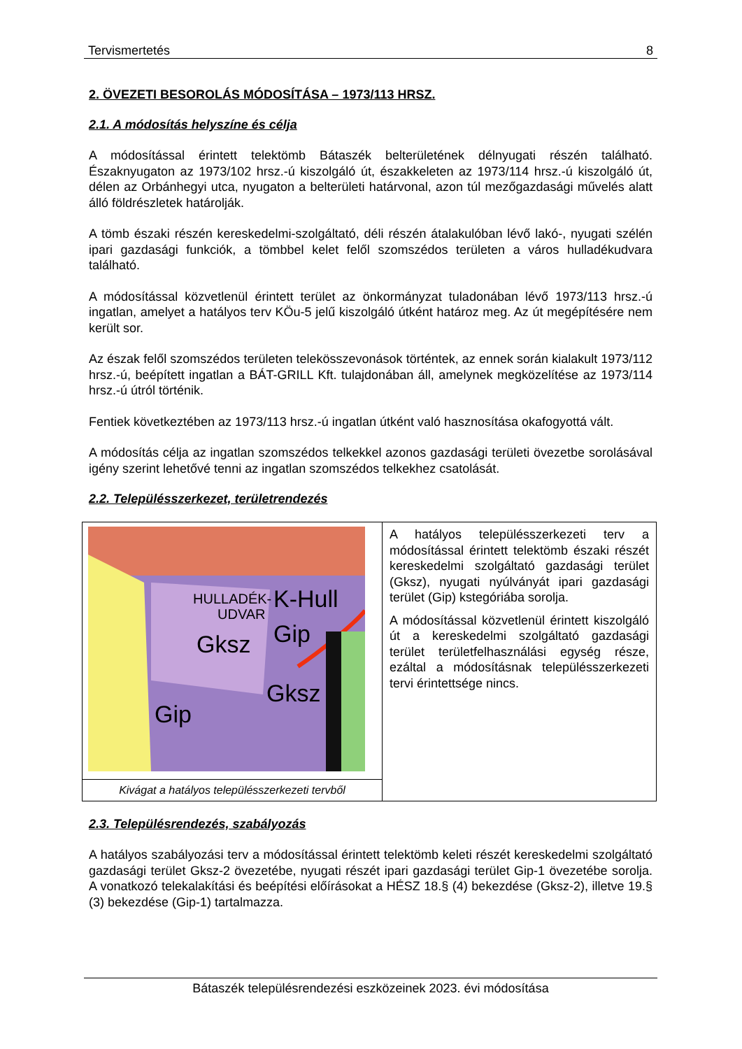Tervismertetés 8
2. ÖVEZETI BESOROLÁS MÓDOSÍTÁSA – 1973/113 HRSZ.
2.1. A módosítás helyszíne és célja
A módosítással érintett telektömb Bátaszék belterületének délnyugati részén található. Északnyugaton az 1973/102 hrsz.-ú kiszolgáló út, északkeleten az 1973/114 hrsz.-ú kiszolgáló út, délen az Orbánhegyi utca, nyugaton a belterületi határvonal, azon túl mezőgazdasági művelés alatt álló földrészletek határolják.
A tömb északi részén kereskedelmi-szolgáltató, déli részén átalakulóban lévő lakó-, nyugati szélén ipari gazdasági funkciók, a tömbbel kelet felől szomszédos területen a város hulladékudvara található.
A módosítással közvetlenül érintett terület az önkormányzat tuladonában lévő 1973/113 hrsz.-ú ingatlan, amelyet a hatályos terv KÖu-5 jelű kiszolgáló útként határoz meg. Az út megépítésére nem került sor.
Az észak felől szomszédos területen telekösszevonások történtek, az ennek során kialakult 1973/112 hrsz.-ú, beépített ingatlan a BÁT-GRILL Kft. tulajdonában áll, amelynek megközelítése az 1973/114 hrsz.-ú útról történik.
Fentiek következtében az 1973/113 hrsz.-ú ingatlan útként való hasznosítása okafogyottá vált.
A módosítás célja az ingatlan szomszédos telkekkel azonos gazdasági területi övezetbe sorolásával igény szerint lehetővé tenni az ingatlan szomszédos telkekhez csatolását.
2.2. Településszerkezet, területrendezés
| HULLADÉK- UDVAR K-Hull Gip Gksz Gksz Gip | A hatályos településszerkezeti terv a módosítással érintett telektömb északi részét kereskedelmi szolgáltató gazdasági terület (Gksz), nyugati nyúlványát ipari gazdasági terület (Gip) kstegóriába sorolja. A módosítással közvetlenül érintett kiszolgáló út a kereskedelmi szolgáltató gazdasági terület területfelhasználási egység része, ezáltal a módosításnak településszerkezeti tervi érintettsége nincs. |
| Kivágat a hatályos településszerkezeti tervből | |
2.3. Településrendezés, szabályozás
A hatályos szabályozási terv a módosítással érintett telektömb keleti részét kereskedelmi szolgáltató gazdasági terület Gksz-2 övezetébe, nyugati részét ipari gazdasági terület Gip-1 övezetébe sorolja. A vonatkozó telekalakítási és beépítési előírásokat a HÉSZ 18.§ (4) bekezdése (Gksz-2), illetve 19.§ (3) bekezdése (Gip-1) tartalmazza.
Bátaszék településrendezési eszközeinek 2023. évi módosítása